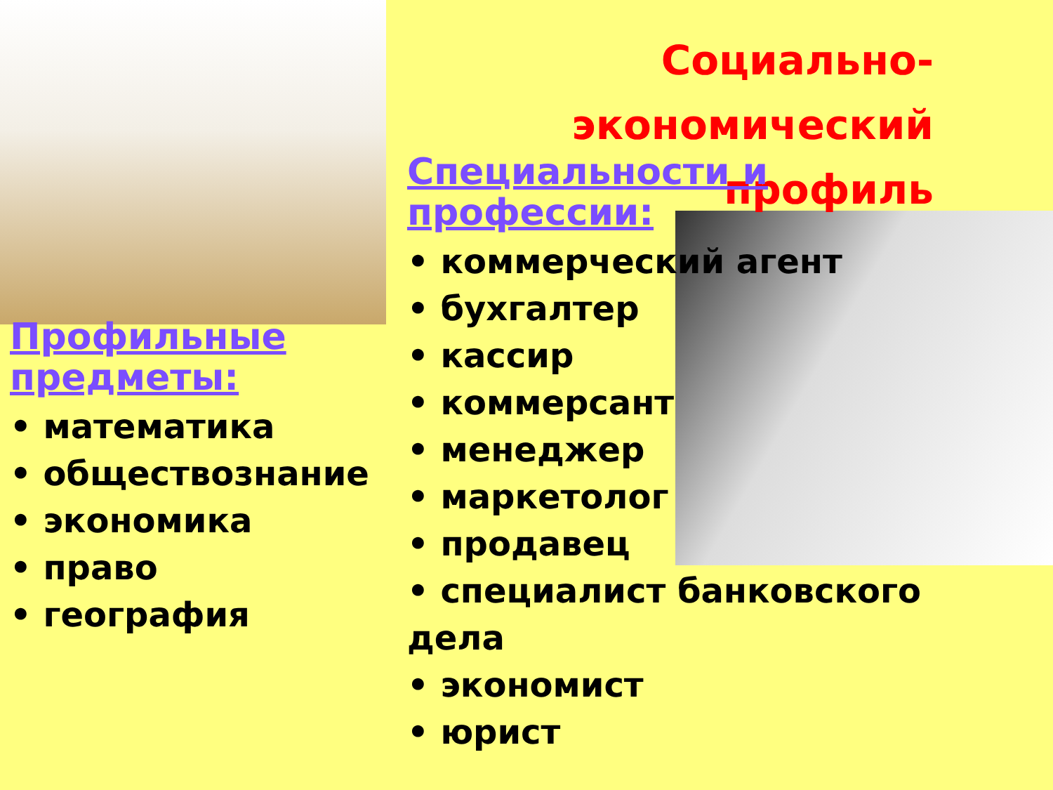Социально-экономический
профиль
Профильные предметы:
• математика
• обществознание
• экономика
• право
• география
Специальности и
профессии:
• коммерческий агент
• бухгалтер
• кассир
• коммерсант
• менеджер
• маркетолог
• продавец
• специалист банковского дела
• экономист
• юрист